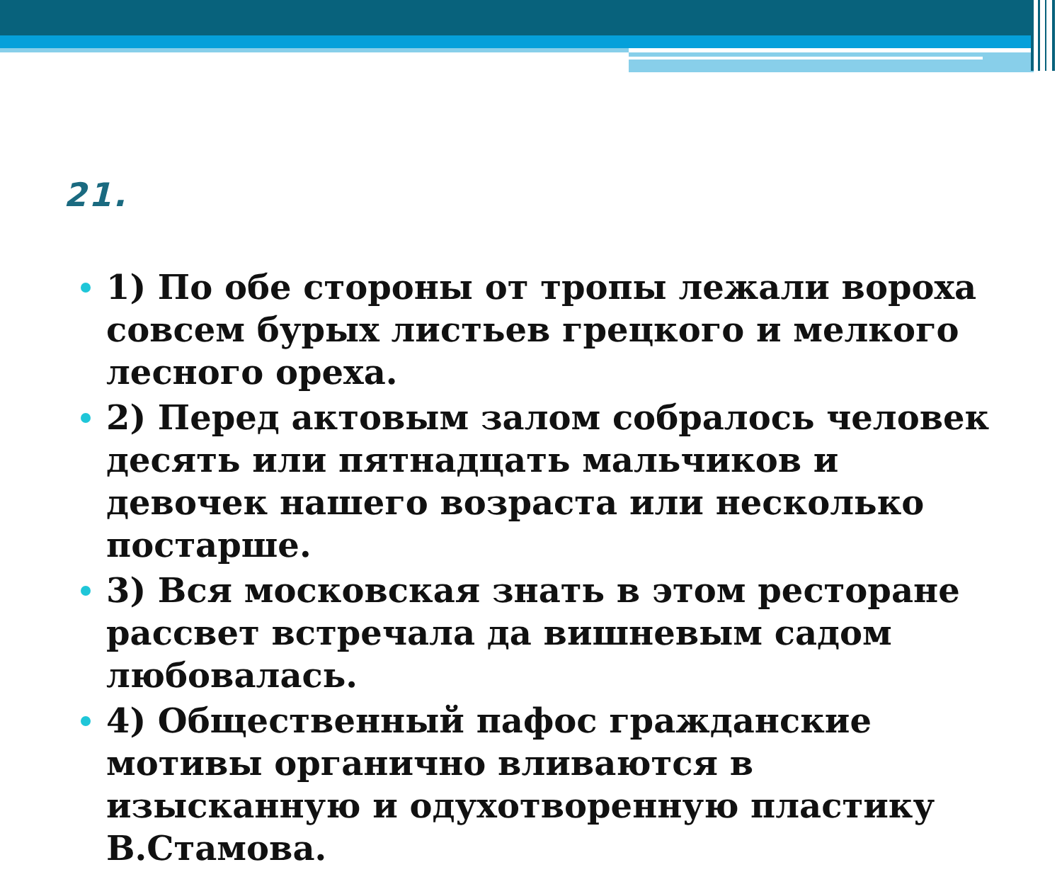21.
1) По обе стороны от тропы лежали вороха совсем бурых листьев грецкого и мелкого лесного ореха.
2) Перед актовым залом собралось человек десять или пятнадцать мальчиков и девочек нашего возраста или несколько постарше.
3) Вся московская знать в этом ресторане рассвет встречала да вишневым садом любовалась.
4) Общественный пафос гражданские мотивы органично вливаются в изысканную и одухотворенную пластику В.Стамова.